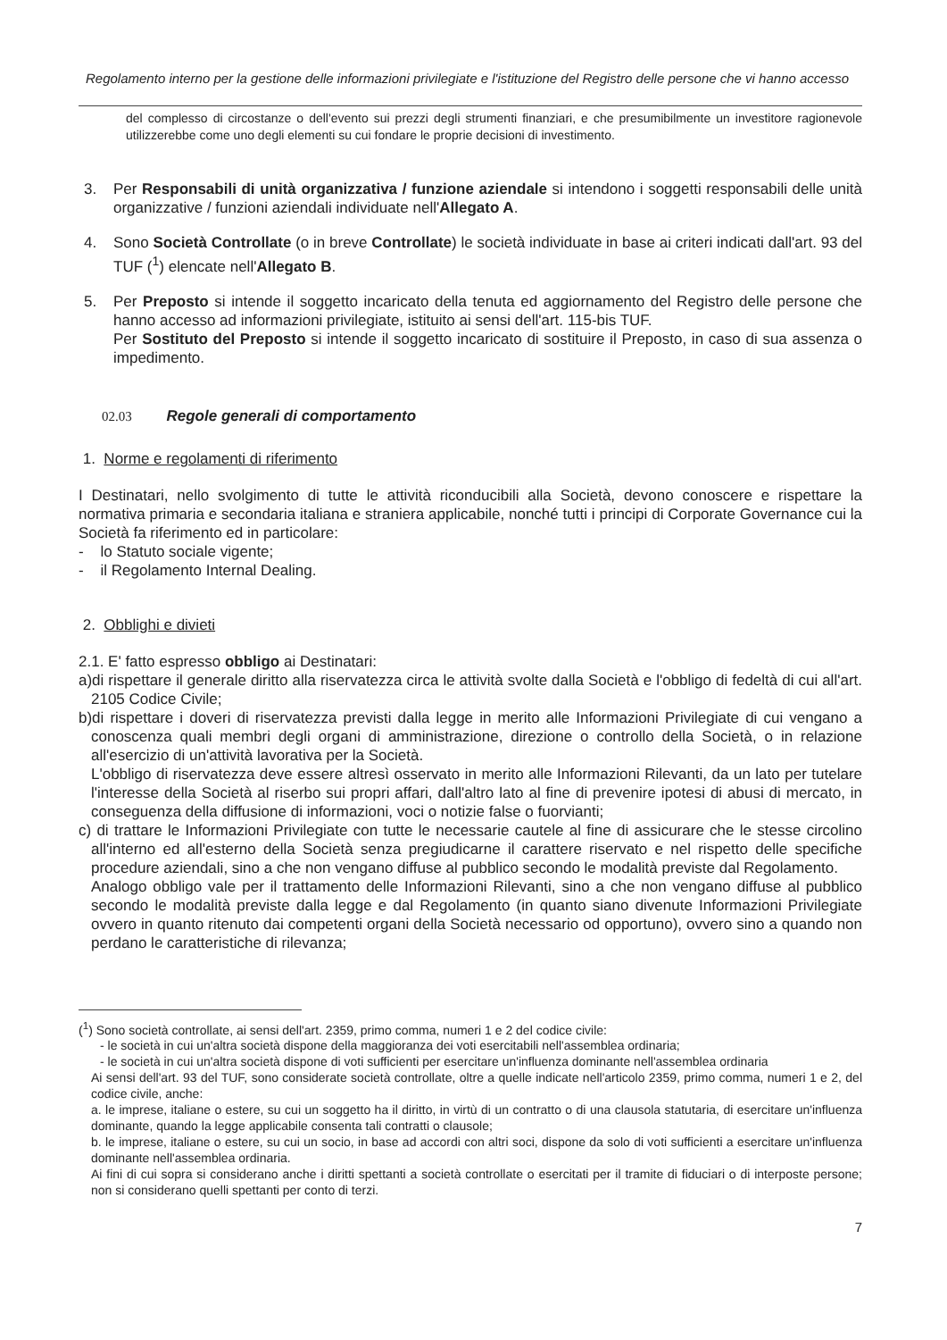Regolamento interno per la gestione delle informazioni privilegiate e l'istituzione del Registro delle persone che vi hanno accesso
del complesso di circostanze o dell'evento sui prezzi degli strumenti finanziari, e che presumibilmente un investitore ragionevole utilizzerebbe come uno degli elementi su cui fondare le proprie decisioni di investimento.
3. Per Responsabili di unità organizzativa / funzione aziendale si intendono i soggetti responsabili delle unità organizzative / funzioni aziendali individuate nell'Allegato A.
4. Sono Società Controllate (o in breve Controllate) le società individuate in base ai criteri indicati dall'art. 93 del TUF (<sup>1</sup>) elencate nell'Allegato B.
5. Per Preposto si intende il soggetto incaricato della tenuta ed aggiornamento del Registro delle persone che hanno accesso ad informazioni privilegiate, istituito ai sensi dell'art. 115-bis TUF.
Per Sostituto del Preposto si intende il soggetto incaricato di sostituire il Preposto, in caso di sua assenza o impedimento.
02.03 Regole generali di comportamento
1. Norme e regolamenti di riferimento
I Destinatari, nello svolgimento di tutte le attività riconducibili alla Società, devono conoscere e rispettare la normativa primaria e secondaria italiana e straniera applicabile, nonché tutti i principi di Corporate Governance cui la Società fa riferimento ed in particolare:
- lo Statuto sociale vigente;
- il Regolamento Internal Dealing.
2. Obblighi e divieti
2.1. E' fatto espresso obbligo ai Destinatari:
a)di rispettare il generale diritto alla riservatezza circa le attività svolte dalla Società e l'obbligo di fedeltà di cui all'art. 2105 Codice Civile;
b)di rispettare i doveri di riservatezza previsti dalla legge in merito alle Informazioni Privilegiate di cui vengano a conoscenza quali membri degli organi di amministrazione, direzione o controllo della Società, o in relazione all'esercizio di un'attività lavorativa per la Società.
L'obbligo di riservatezza deve essere altresì osservato in merito alle Informazioni Rilevanti, da un lato per tutelare l'interesse della Società al riserbo sui propri affari, dall'altro lato al fine di prevenire ipotesi di abusi di mercato, in conseguenza della diffusione di informazioni, voci o notizie false o fuorvianti;
c) di trattare le Informazioni Privilegiate con tutte le necessarie cautele al fine di assicurare che le stesse circolino all'interno ed all'esterno della Società senza pregiudicarne il carattere riservato e nel rispetto delle specifiche procedure aziendali, sino a che non vengano diffuse al pubblico secondo le modalità previste dal Regolamento.
Analogo obbligo vale per il trattamento delle Informazioni Rilevanti, sino a che non vengano diffuse al pubblico secondo le modalità previste dalla legge e dal Regolamento (in quanto siano divenute Informazioni Privilegiate ovvero in quanto ritenuto dai competenti organi della Società necessario od opportuno), ovvero sino a quando non perdano le caratteristiche di rilevanza;
(<sup>1</sup>) Sono società controllate, ai sensi dell'art. 2359, primo comma, numeri 1 e 2 del codice civile:
- le società in cui un'altra società dispone della maggioranza dei voti esercitabili nell'assemblea ordinaria;
- le società in cui un'altra società dispone di voti sufficienti per esercitare un'influenza dominante nell'assemblea ordinaria
Ai sensi dell'art. 93 del TUF, sono considerate società controllate, oltre a quelle indicate nell'articolo 2359, primo comma, numeri 1 e 2, del codice civile, anche:
a. le imprese, italiane o estere, su cui un soggetto ha il diritto, in virtù di un contratto o di una clausola statutaria, di esercitare un'influenza dominante, quando la legge applicabile consenta tali contratti o clausole;
b. le imprese, italiane o estere, su cui un socio, in base ad accordi con altri soci, dispone da solo di voti sufficienti a esercitare un'influenza dominante nell'assemblea ordinaria.
Ai fini di cui sopra si considerano anche i diritti spettanti a società controllate o esercitati per il tramite di fiduciari o di interposte persone; non si considerano quelli spettanti per conto di terzi.
7